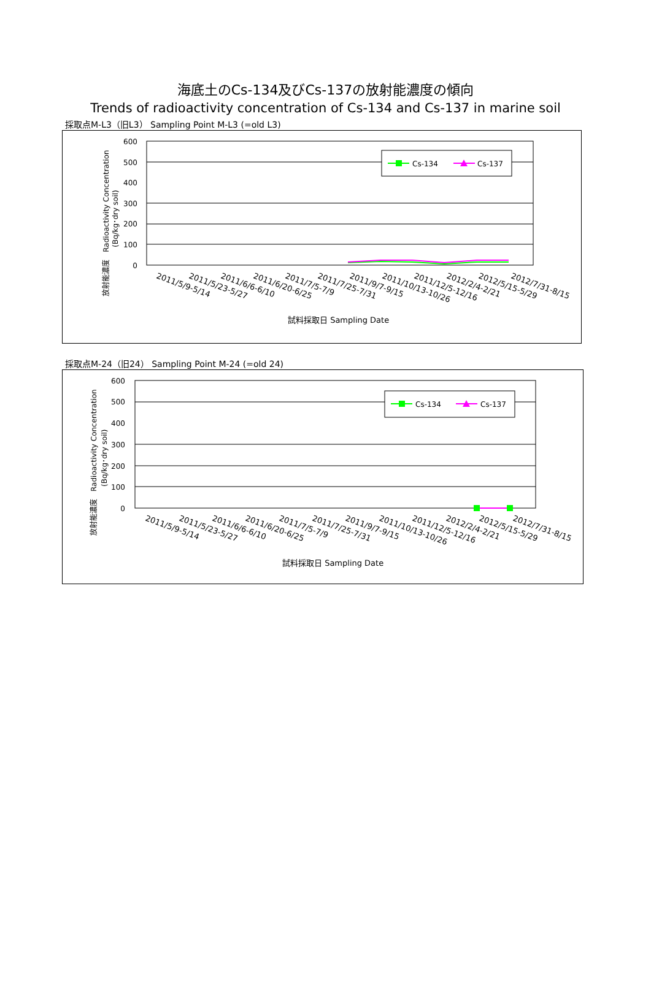海底土のCs-134及びCs-137の放射能濃度の傾向
Trends of radioactivity concentration of Cs-134 and Cs-137 in marine soil
採取点M-L3（旧L3） Sampling Point M-L3 (=old L3)
600
500
400
300
200
100
0
放射能濃度　Radioactivity Concentration
(Bq/kg･dry soil)
Cs-134
Cs-137
2011/5/9-5/14
2011/5/23-5/27
2011/6/6-6/10
2011/6/20-6/25
2011/7/5-7/9
2011/7/25-7/31
2011/9/7-9/15
2011/10/13-10/26
2011/12/5-12/16
2012/2/4-2/21
2012/5/15-5/29
2012/7/31-8/15
試料採取日 Sampling Date
採取点M-24（旧24） Sampling Point M-24 (=old 24)
600
500
400
300
200
100
0
放射能濃度　Radioactivity Concentration
(Bq/kg･dry soil)
Cs-134
Cs-137
2011/5/9-5/14
2011/5/23-5/27
2011/6/6-6/10
2011/6/20-6/25
2011/7/5-7/9
2011/7/25-7/31
2011/9/7-9/15
2011/10/13-10/26
2011/12/5-12/16
2012/2/4-2/21
2012/5/15-5/29
2012/7/31-8/15
試料採取日 Sampling Date